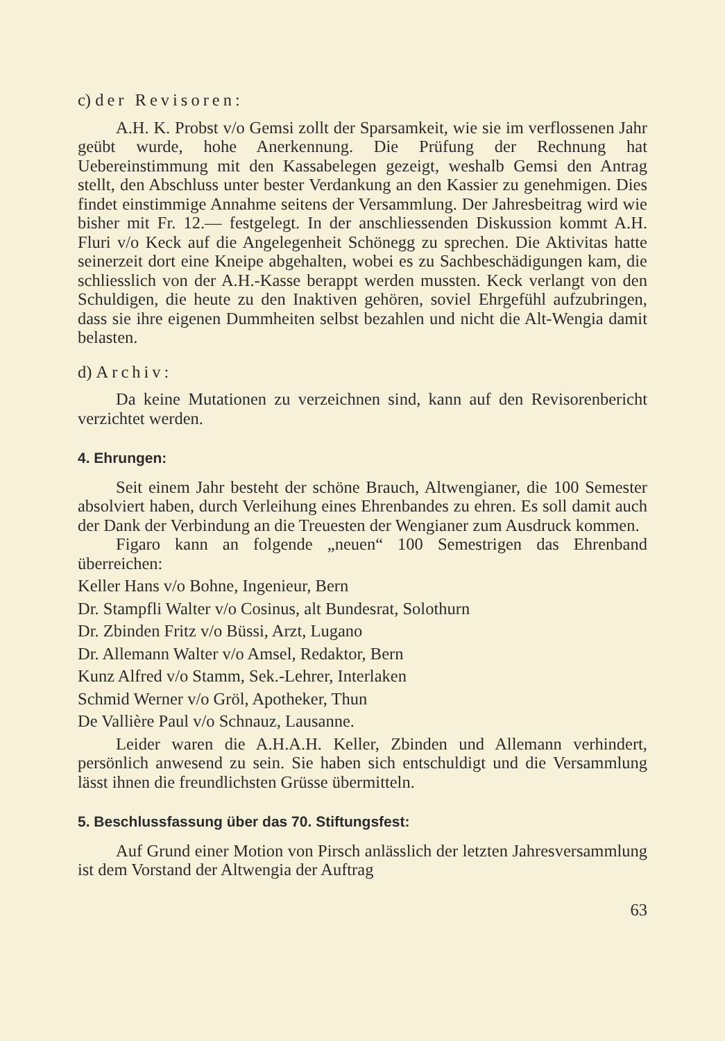c) der Revisoren:
A.H. K. Probst v/o Gemsi zollt der Sparsamkeit, wie sie im verflossenen Jahr geübt wurde, hohe Anerkennung. Die Prüfung der Rechnung hat Uebereinstimmung mit den Kassabelegen gezeigt, weshalb Gemsi den Antrag stellt, den Abschluss unter bester Verdankung an den Kassier zu genehmigen. Dies findet einstimmige Annahme seitens der Versammlung. Der Jahresbeitrag wird wie bisher mit Fr. 12.— festgelegt. In der anschliessenden Diskussion kommt A.H. Fluri v/o Keck auf die Angelegenheit Schönegg zu sprechen. Die Aktivitas hatte seinerzeit dort eine Kneipe abgehalten, wobei es zu Sachbeschädigungen kam, die schliesslich von der A.H.-Kasse berappt werden mussten. Keck verlangt von den Schuldigen, die heute zu den Inaktiven gehören, soviel Ehrgefühl aufzubringen, dass sie ihre eigenen Dummheiten selbst bezahlen und nicht die Alt-Wengia damit belasten.
d) Archiv:
Da keine Mutationen zu verzeichnen sind, kann auf den Revisorenbericht verzichtet werden.
4. Ehrungen:
Seit einem Jahr besteht der schöne Brauch, Altwengianer, die 100 Semester absolviert haben, durch Verleihung eines Ehrenbandes zu ehren. Es soll damit auch der Dank der Verbindung an die Treuesten der Wengianer zum Ausdruck kommen.
Figaro kann an folgende „neuen“ 100 Semestrigen das Ehrenband überreichen:
Keller Hans v/o Bohne, Ingenieur, Bern
Dr. Stampfli Walter v/o Cosinus, alt Bundesrat, Solothurn
Dr. Zbinden Fritz v/o Büssi, Arzt, Lugano
Dr. Allemann Walter v/o Amsel, Redaktor, Bern
Kunz Alfred v/o Stamm, Sek.-Lehrer, Interlaken
Schmid Werner v/o Gröl, Apotheker, Thun
De Vallière Paul v/o Schnauz, Lausanne.
Leider waren die A.H.A.H. Keller, Zbinden und Allemann verhindert, persönlich anwesend zu sein. Sie haben sich entschuldigt und die Versammlung lässt ihnen die freundlichsten Grüsse übermitteln.
5. Beschlussfassung über das 70. Stiftungsfest:
Auf Grund einer Motion von Pirsch anlässlich der letzten Jahresversammlung ist dem Vorstand der Altwengia der Auftrag
63